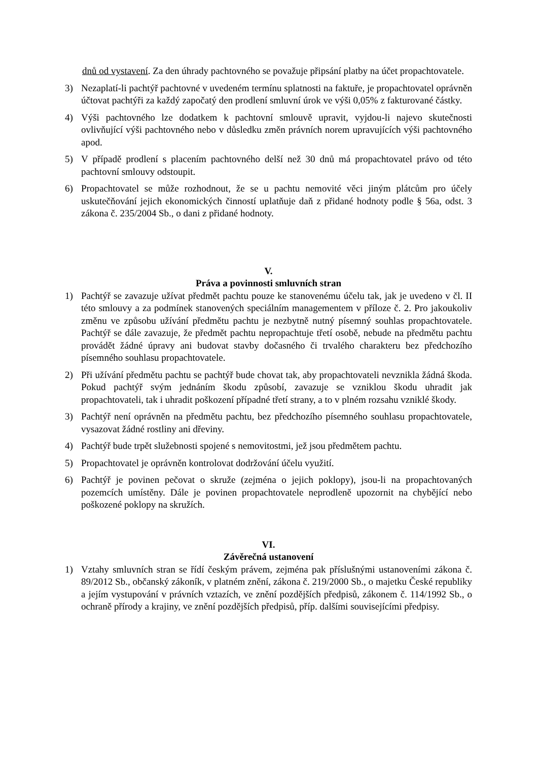dnů od vystavení. Za den úhrady pachtovného se považuje připsání platby na účet propachtovatele.
3) Nezaplatí-li pachtýř pachtovné v uvedeném termínu splatnosti na faktuře, je propachtovatel oprávněn účtovat pachtýři za každý započatý den prodlení smluvní úrok ve výši 0,05% z fakturované částky.
4) Výši pachtovného lze dodatkem k pachtovní smlouvě upravit, vyjdou-li najevo skutečnosti ovlivňující výši pachtovného nebo v důsledku změn právních norem upravujících výši pachtovného apod.
5) V případě prodlení s placením pachtovného delší než 30 dnů má propachtovatel právo od této pachtovní smlouvy odstoupit.
6) Propachtovatel se může rozhodnout, že se u pachtu nemovité věci jiným plátcům pro účely uskutečňování jejich ekonomických činností uplatňuje daň z přidané hodnoty podle § 56a, odst. 3 zákona č. 235/2004 Sb., o dani z přidané hodnoty.
V.
Práva a povinnosti smluvních stran
1) Pachtýř se zavazuje užívat předmět pachtu pouze ke stanovenému účelu tak, jak je uvedeno v čl. II této smlouvy a za podmínek stanovených speciálním managementem v příloze č. 2. Pro jakoukoliv změnu ve způsobu užívání předmětu pachtu je nezbytně nutný písemný souhlas propachtovatele. Pachtýř se dále zavazuje, že předmět pachtu nepropachtuje třetí osobě, nebude na předmětu pachtu provádět žádné úpravy ani budovat stavby dočasného či trvalého charakteru bez předchozího písemného souhlasu propachtovatele.
2) Při užívání předmětu pachtu se pachtýř bude chovat tak, aby propachtovateli nevznikla žádná škoda. Pokud pachtýř svým jednáním škodu způsobí, zavazuje se vzniklou škodu uhradit jak propachtovateli, tak i uhradit poškození případné třetí strany, a to v plném rozsahu vzniklé škody.
3) Pachtýř není oprávněn na předmětu pachtu, bez předchozího písemného souhlasu propachtovatele, vysazovat žádné rostliny ani dřeviny.
4) Pachtýř bude trpět služebnosti spojené s nemovitostmi, jež jsou předmětem pachtu.
5) Propachtovatel je oprávněn kontrolovat dodržování účelu využití.
6) Pachtýř je povinen pečovat o skruže (zejména o jejich poklopy), jsou-li na propachtovaných pozemcích umístěny. Dále je povinen propachtovatele neprodleně upozornit na chybějící nebo poškozené poklopy na skružích.
VI.
Závěrečná ustanovení
1) Vztahy smluvních stran se řídí českým právem, zejména pak příslušnými ustanoveními zákona č. 89/2012 Sb., občanský zákoník, v platném znění, zákona č. 219/2000 Sb., o majetku České republiky a jejím vystupování v právních vztazích, ve znění pozdějších předpisů, zákonem č. 114/1992 Sb., o ochraně přírody a krajiny, ve znění pozdějších předpisů, příp. dalšími souvisejícími předpisy.